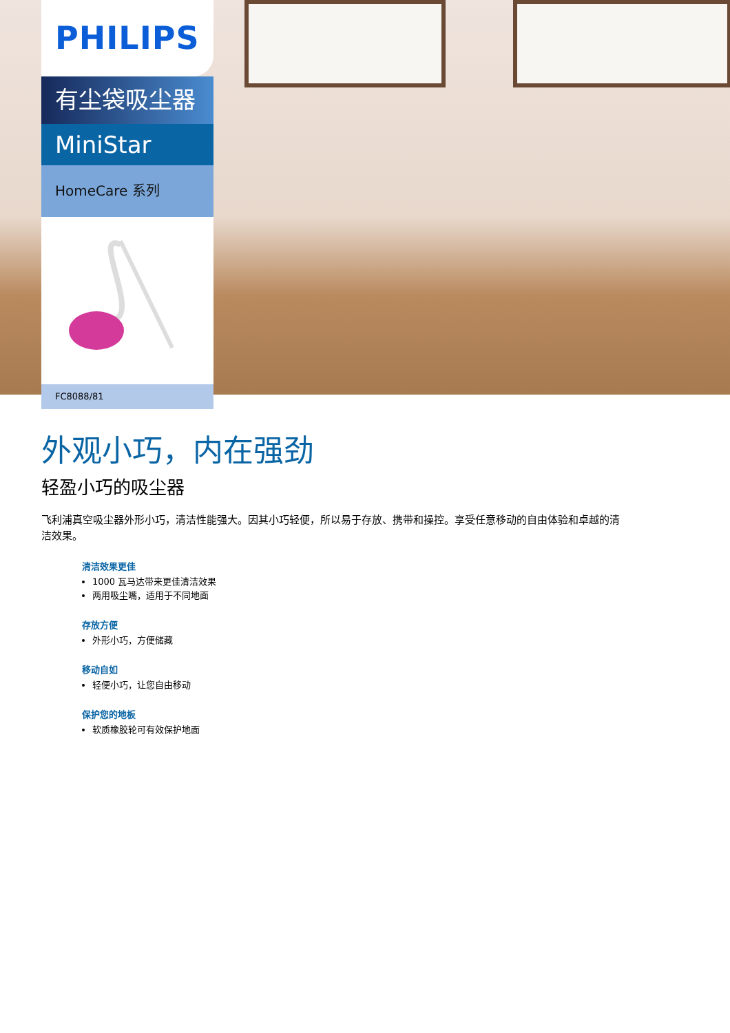PHILIPS
有尘袋吸尘器
MiniStar
HomeCare 系列
FC8088/81
外观小巧，内在强劲
轻盈小巧的吸尘器
飞利浦真空吸尘器外形小巧，清洁性能强大。因其小巧轻便，所以易于存放、携带和操控。享受任意移动的自由体验和卓越的清洁效果。
清洁效果更佳
1000 瓦马达带来更佳清洁效果
两用吸尘嘴，适用于不同地面
存放方便
外形小巧，方便储藏
移动自如
轻便小巧，让您自由移动
保护您的地板
软质橡胶轮可有效保护地面